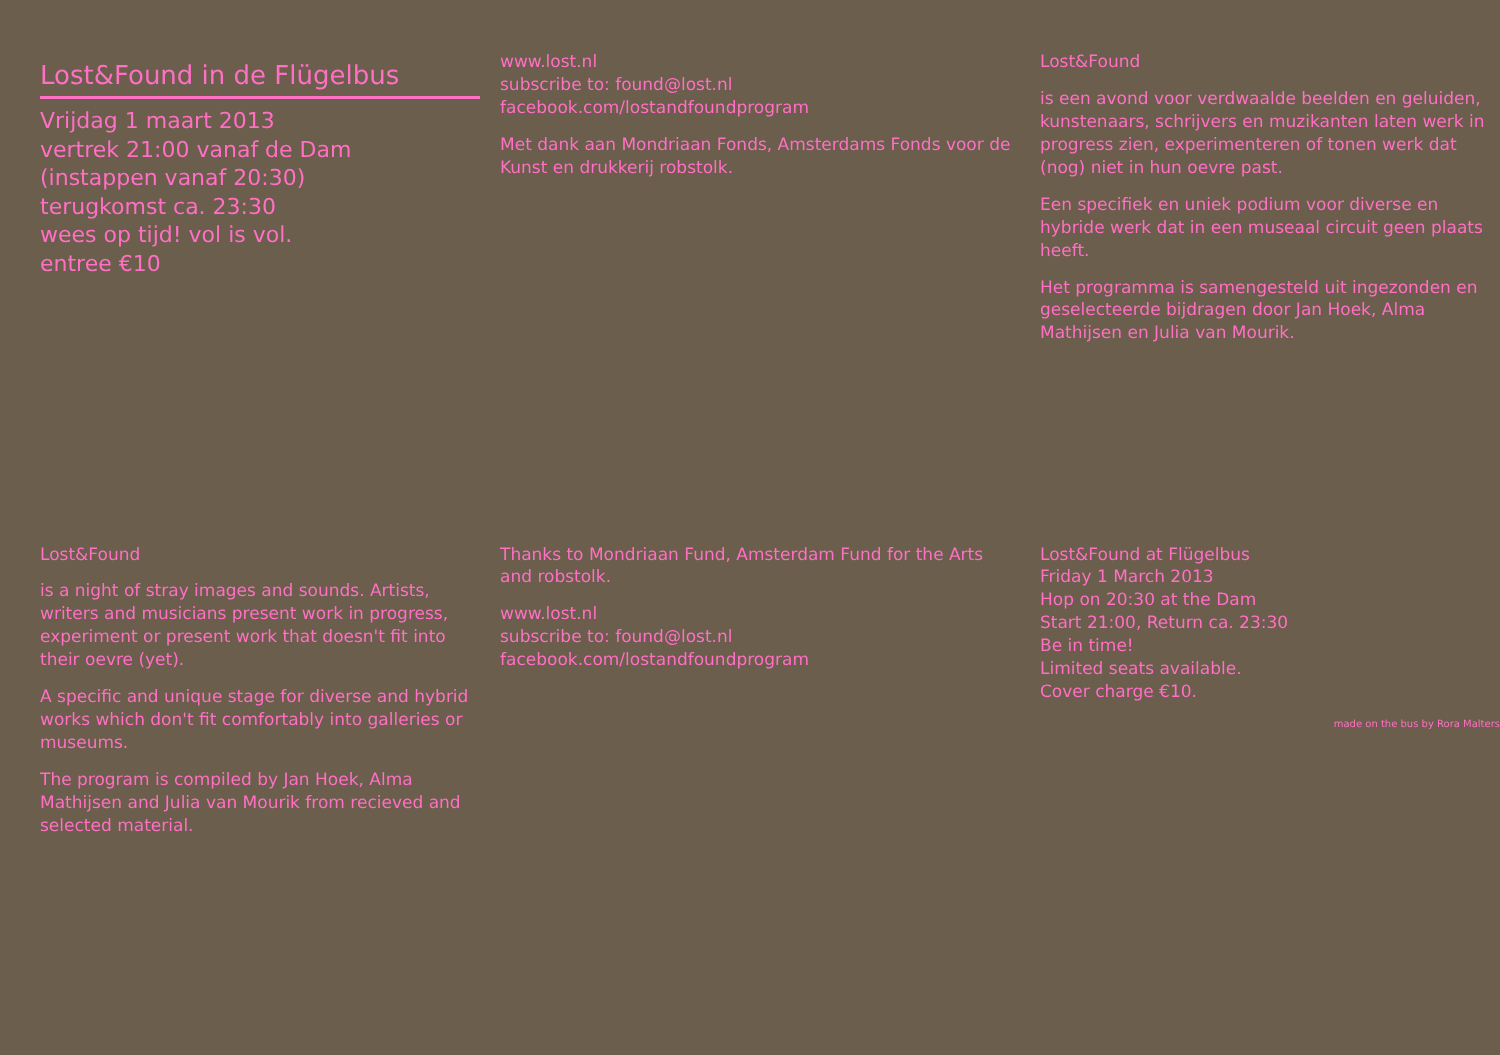Lost&Found in de Flügelbus
Vrijdag 1 maart 2013
vertrek 21:00 vanaf de Dam
(instappen vanaf 20:30)
terugkomst ca. 23:30
wees op tijd! vol is vol.
entree €10
www.lost.nl
subscribe to: found@lost.nl
facebook.com/lostandfoundprogram
Met dank aan Mondriaan Fonds, Amsterdams Fonds voor de Kunst en drukkerij robstolk.
Lost&Found
is een avond voor verdwaalde beelden en geluiden, kunstenaars, schrijvers en muzikanten laten werk in progress zien, experimenteren of tonen werk dat (nog) niet in hun oevre past.
Een specifiek en uniek podium voor diverse en hybride werk dat in een museaal circuit geen plaats heeft.
Het programma is samengesteld uit ingezonden en geselecteerde bijdragen door Jan Hoek, Alma Mathijsen en Julia van Mourik.
Lost&Found
is a night of stray images and sounds. Artists, writers and musicians present work in progress, experiment or present work that doesn't fit into their oevre (yet).
A specific and unique stage for diverse and hybrid works which don't fit comfortably into galleries or museums.
The program is compiled by Jan Hoek, Alma Mathijsen and Julia van Mourik from recieved and selected material.
Thanks to Mondriaan Fund, Amsterdam Fund for the Arts and robstolk.
www.lost.nl
subscribe to: found@lost.nl
facebook.com/lostandfoundprogram
Lost&Found at Flügelbus
Friday 1 March 2013
Hop on 20:30 at the Dam
Start 21:00, Return ca. 23:30
Be in time!
Limited seats available.
Cover charge €10.
made on the bus by Rora Malters